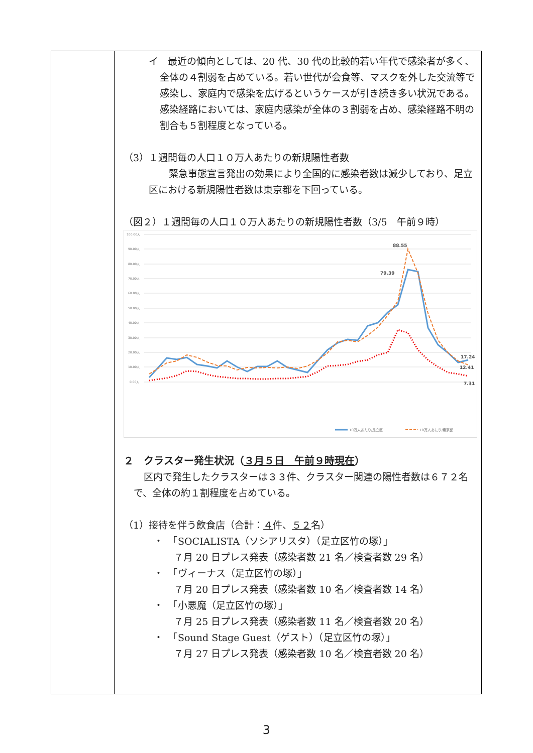| | イ 最近の傾向としては、20 代、30 代の比較的若い年代で感染者が多く、全体の４割弱を占めている。若い世代が会食等、マスクを外した交流等で感染し、家庭内で感染を広げるというケースが引き続き多い状況である。感染経路においては、家庭内感染が全体の３割弱を占め、感染経路不明の割合も５割程度となっている。 （3）１週間毎の人口１０万人あたりの新規陽性者数 緊急事態宣言発出の効果により全国的に感染者数は減少しており、足立区における新規陽性者数は東京都を下回っている。 （図２）１週間毎の人口１０万人あたりの新規陽性者数（3/5 午前９時） 100.00人 90.00人 80.00人 70.00人 60.00人 50.00人 40.00人 30.00人 20.00人 10.00人 0.00人 88.55 79.39 17.24 12.41 7.31 10万人あたり/足立区 10万人あたり/東京都 ２ クラスター発生状況（ ３月５日 午前９時現在 ） 区内で発生したクラスターは３３件、クラスター関連の陽性者数は６７２名で、全体の約１割程度を占めている。 （1）接待を伴う飲食店（合計： ４ 件、 ５２ 名） ・ 「SOCIALISTA（ソシアリスタ）（足立区竹の塚）」 ７月 20 日プレス発表（感染者数 21 名／検査者数 29 名） ・ 「ヴィーナス（足立区竹の塚）」 ７月 20 日プレス発表（感染者数 10 名／検査者数 14 名） ・ 「小悪魔（足立区竹の塚）」 ７月 25 日プレス発表（感染者数 11 名／検査者数 20 名） ・ 「Sound Stage Guest（ゲスト）（足立区竹の塚）」 ７月 27 日プレス発表（感染者数 10 名／検査者数 20 名） |
3